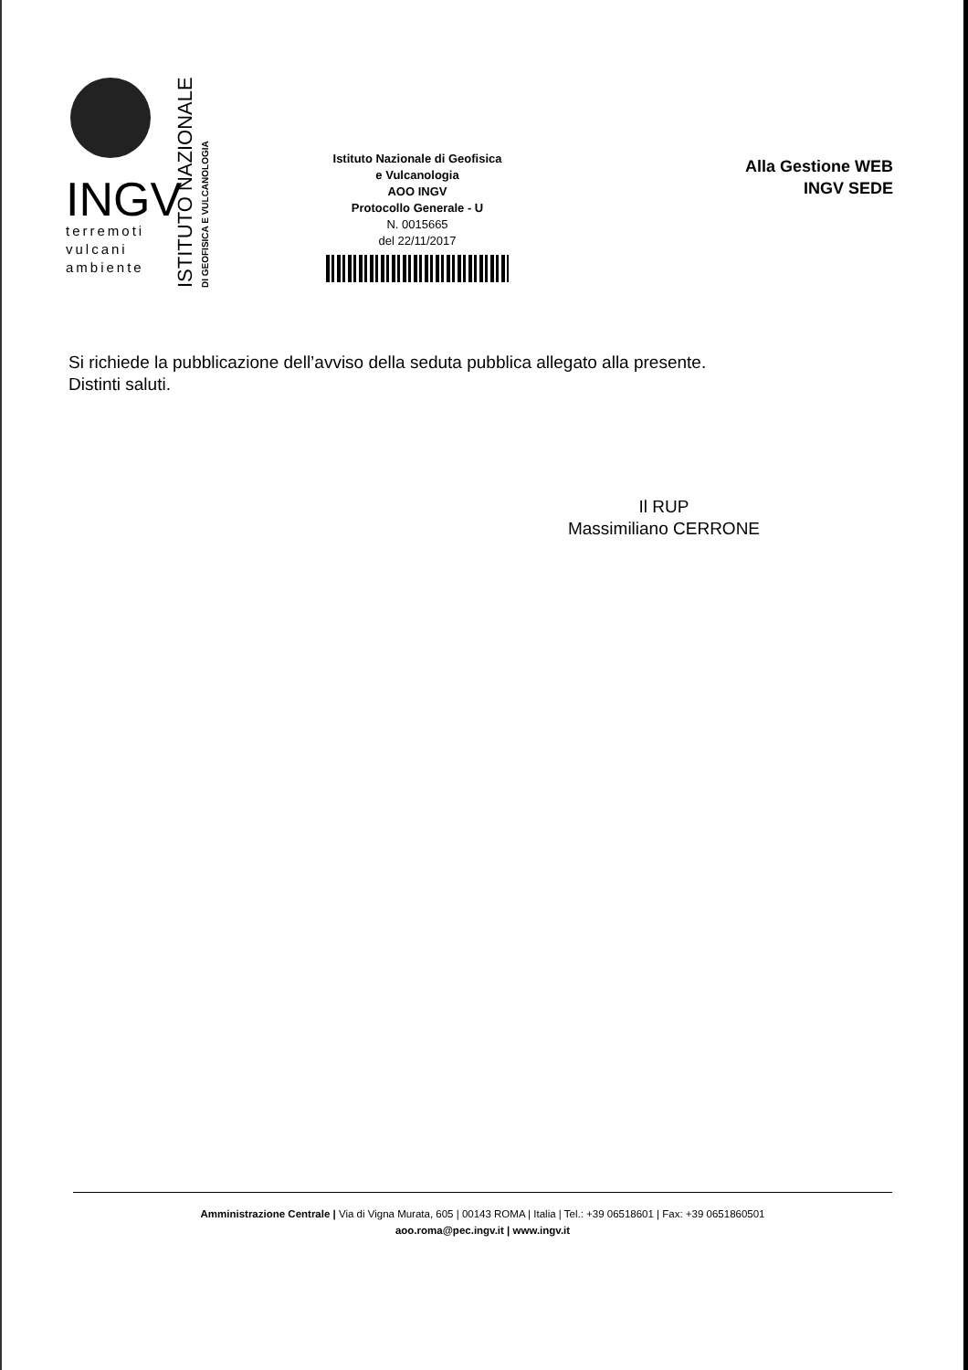INGV
terremoti
vulcani
ambiente
ISTITUTO NAZIONALE
DI GEOFISICA E VULCANOLOGIA
Istituto Nazionale di Geofisica
e Vulcanologia
AOO INGV
Protocollo Generale - U
N. 0015665
del 22/11/2017
Alla Gestione WEB
INGV SEDE
Si richiede la pubblicazione dell’avviso della seduta pubblica allegato alla presente.
Distinti saluti.
Il RUP
Massimiliano CERRONE
Amministrazione Centrale | Via di Vigna Murata, 605 | 00143 ROMA | Italia | Tel.: +39 06518601 | Fax: +39 0651860501
aoo.roma@pec.ingv.it | www.ingv.it